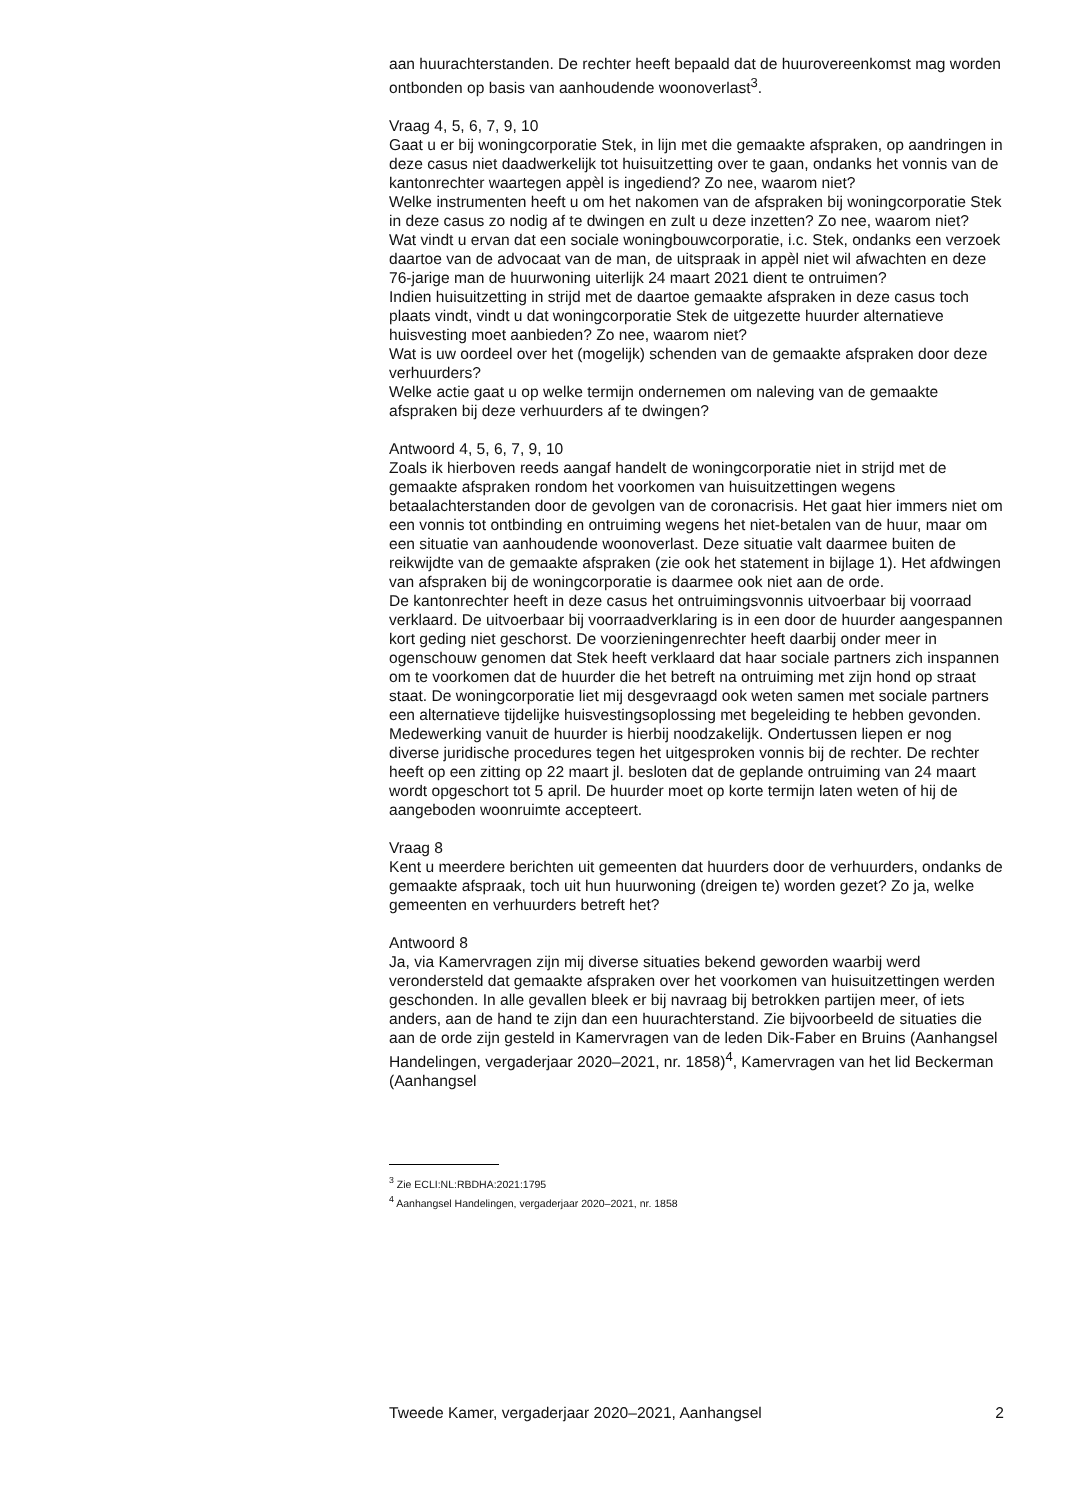aan huurachterstanden. De rechter heeft bepaald dat de huurovereenkomst mag worden ontbonden op basis van aanhoudende woonoverlast<sup>3</sup>.
Vraag 4, 5, 6, 7, 9, 10
Gaat u er bij woningcorporatie Stek, in lijn met die gemaakte afspraken, op aandringen in deze casus niet daadwerkelijk tot huisuitzetting over te gaan, ondanks het vonnis van de kantonrechter waartegen appèl is ingediend? Zo nee, waarom niet?
Welke instrumenten heeft u om het nakomen van de afspraken bij woningcorporatie Stek in deze casus zo nodig af te dwingen en zult u deze inzetten? Zo nee, waarom niet?
Wat vindt u ervan dat een sociale woningbouwcorporatie, i.c. Stek, ondanks een verzoek daartoe van de advocaat van de man, de uitspraak in appèl niet wil afwachten en deze 76-jarige man de huurwoning uiterlijk 24 maart 2021 dient te ontruimen?
Indien huisuitzetting in strijd met de daartoe gemaakte afspraken in deze casus toch plaats vindt, vindt u dat woningcorporatie Stek de uitgezette huurder alternatieve huisvesting moet aanbieden? Zo nee, waarom niet?
Wat is uw oordeel over het (mogelijk) schenden van de gemaakte afspraken door deze verhuurders?
Welke actie gaat u op welke termijn ondernemen om naleving van de gemaakte afspraken bij deze verhuurders af te dwingen?
Antwoord 4, 5, 6, 7, 9, 10
Zoals ik hierboven reeds aangaf handelt de woningcorporatie niet in strijd met de gemaakte afspraken rondom het voorkomen van huisuitzettingen wegens betaalachterstanden door de gevolgen van de coronacrisis. Het gaat hier immers niet om een vonnis tot ontbinding en ontruiming wegens het niet-betalen van de huur, maar om een situatie van aanhoudende woonoverlast. Deze situatie valt daarmee buiten de reikwijdte van de gemaakte afspraken (zie ook het statement in bijlage 1). Het afdwingen van afspraken bij de woningcorporatie is daarmee ook niet aan de orde.
De kantonrechter heeft in deze casus het ontruimingsvonnis uitvoerbaar bij voorraad verklaard. De uitvoerbaar bij voorraadverklaring is in een door de huurder aangespannen kort geding niet geschorst. De voorzieningenrechter heeft daarbij onder meer in ogenschouw genomen dat Stek heeft verklaard dat haar sociale partners zich inspannen om te voorkomen dat de huurder die het betreft na ontruiming met zijn hond op straat staat. De woningcorporatie liet mij desgevraagd ook weten samen met sociale partners een alternatieve tijdelijke huisvestingsoplossing met begeleiding te hebben gevonden. Medewerking vanuit de huurder is hierbij noodzakelijk. Ondertussen liepen er nog diverse juridische procedures tegen het uitgesproken vonnis bij de rechter. De rechter heeft op een zitting op 22 maart jl. besloten dat de geplande ontruiming van 24 maart wordt opgeschort tot 5 april. De huurder moet op korte termijn laten weten of hij de aangeboden woonruimte accepteert.
Vraag 8
Kent u meerdere berichten uit gemeenten dat huurders door de verhuurders, ondanks de gemaakte afspraak, toch uit hun huurwoning (dreigen te) worden gezet? Zo ja, welke gemeenten en verhuurders betreft het?
Antwoord 8
Ja, via Kamervragen zijn mij diverse situaties bekend geworden waarbij werd verondersteld dat gemaakte afspraken over het voorkomen van huisuitzettingen werden geschonden. In alle gevallen bleek er bij navraag bij betrokken partijen meer, of iets anders, aan de hand te zijn dan een huurachterstand. Zie bijvoorbeeld de situaties die aan de orde zijn gesteld in Kamervragen van de leden Dik-Faber en Bruins (Aanhangsel Handelingen, vergaderjaar 2020–2021, nr. 1858)<sup>4</sup>, Kamervragen van het lid Beckerman (Aanhangsel
<sup>3</sup> Zie ECLI:NL:RBDHA:2021:1795
<sup>4</sup> Aanhangsel Handelingen, vergaderjaar 2020–2021, nr. 1858
Tweede Kamer, vergaderjaar 2020–2021, Aanhangsel 2